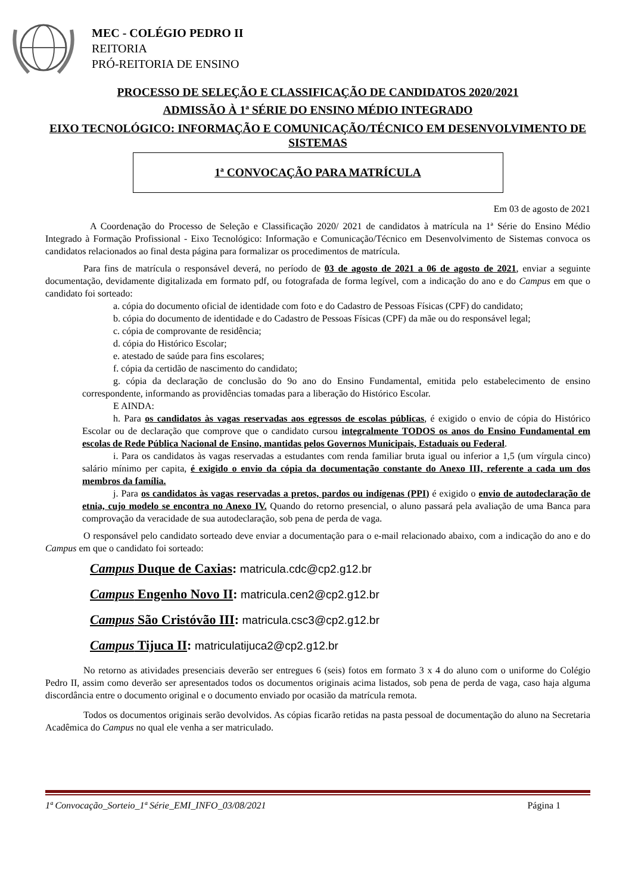MEC - COLÉGIO PEDRO II
REITORIA
PRÓ-REITORIA DE ENSINO
PROCESSO DE SELEÇÃO E CLASSIFICAÇÃO DE CANDIDATOS 2020/2021
ADMISSÃO À 1ª SÉRIE DO ENSINO MÉDIO INTEGRADO
EIXO TECNOLÓGICO: INFORMAÇÃO E COMUNICAÇÃO/TÉCNICO EM DESENVOLVIMENTO DE SISTEMAS
1ª CONVOCAÇÃO PARA MATRÍCULA
Em 03 de agosto de 2021
A Coordenação do Processo de Seleção e Classificação 2020/ 2021 de candidatos à matrícula na 1ª Série do Ensino Médio Integrado à Formação Profissional - Eixo Tecnológico: Informação e Comunicação/Técnico em Desenvolvimento de Sistemas convoca os candidatos relacionados ao final desta página para formalizar os procedimentos de matrícula.
Para fins de matrícula o responsável deverá, no período de 03 de agosto de 2021 a 06 de agosto de 2021, enviar a seguinte documentação, devidamente digitalizada em formato pdf, ou fotografada de forma legível, com a indicação do ano e do Campus em que o candidato foi sorteado:
a. cópia do documento oficial de identidade com foto e do Cadastro de Pessoas Físicas (CPF) do candidato;
b. cópia do documento de identidade e do Cadastro de Pessoas Físicas (CPF) da mãe ou do responsável legal;
c. cópia de comprovante de residência;
d. cópia do Histórico Escolar;
e. atestado de saúde para fins escolares;
f. cópia da certidão de nascimento do candidato;
g. cópia da declaração de conclusão do 9o ano do Ensino Fundamental, emitida pelo estabelecimento de ensino correspondente, informando as providências tomadas para a liberação do Histórico Escolar.
E AINDA:
h. Para os candidatos às vagas reservadas aos egressos de escolas públicas, é exigido o envio de cópia do Histórico Escolar ou de declaração que comprove que o candidato cursou integralmente TODOS os anos do Ensino Fundamental em escolas de Rede Pública Nacional de Ensino, mantidas pelos Governos Municipais, Estaduais ou Federal.
i. Para os candidatos às vagas reservadas a estudantes com renda familiar bruta igual ou inferior a 1,5 (um vírgula cinco) salário mínimo per capita, é exigido o envio da cópia da documentação constante do Anexo III, referente a cada um dos membros da família.
j. Para os candidatos às vagas reservadas a pretos, pardos ou indígenas (PPI) é exigido o envio de autodeclaração de etnia, cujo modelo se encontra no Anexo IV. Quando do retorno presencial, o aluno passará pela avaliação de uma Banca para comprovação da veracidade de sua autodeclaração, sob pena de perda de vaga.
O responsável pelo candidato sorteado deve enviar a documentação para o e-mail relacionado abaixo, com a indicação do ano e do Campus em que o candidato foi sorteado:
Campus Duque de Caxias: matricula.cdc@cp2.g12.br
Campus Engenho Novo II: matricula.cen2@cp2.g12.br
Campus São Cristóvão III: matricula.csc3@cp2.g12.br
Campus Tijuca II: matriculatijuca2@cp2.g12.br
No retorno as atividades presenciais deverão ser entregues 6 (seis) fotos em formato 3 x 4 do aluno com o uniforme do Colégio Pedro II, assim como deverão ser apresentados todos os documentos originais acima listados, sob pena de perda de vaga, caso haja alguma discordância entre o documento original e o documento enviado por ocasião da matrícula remota.
Todos os documentos originais serão devolvidos. As cópias ficarão retidas na pasta pessoal de documentação do aluno na Secretaria Acadêmica do Campus no qual ele venha a ser matriculado.
1ª Convocação_Sorteio_1ª Série_EMI_INFO_03/08/2021 Página 1